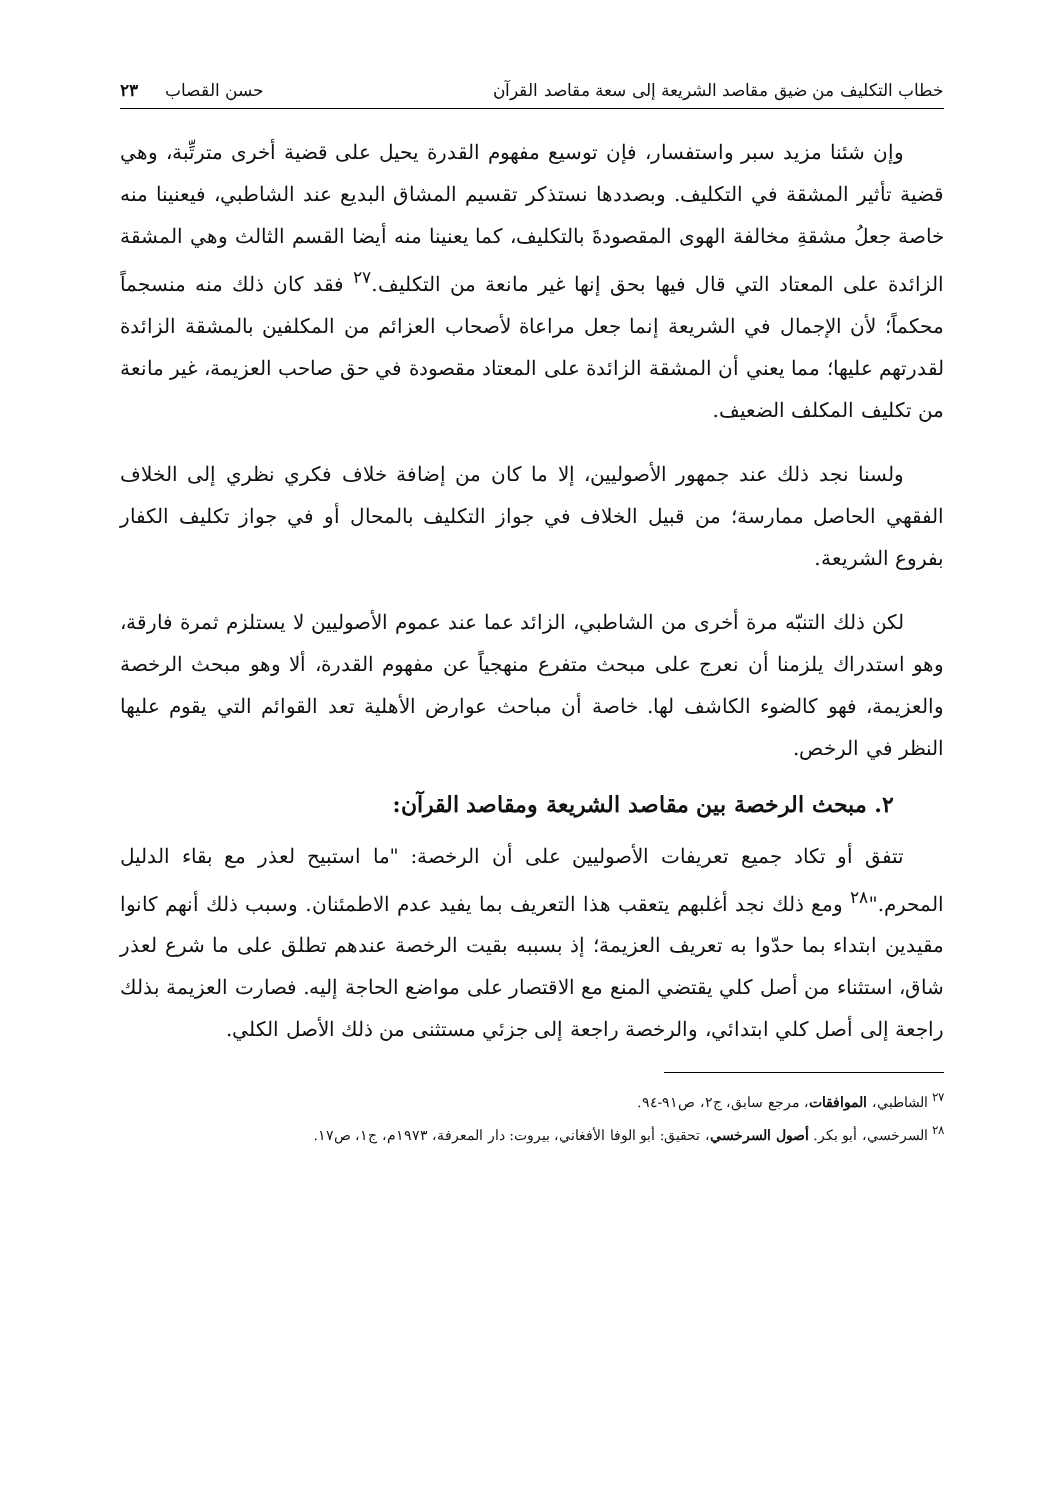خطاب التكليف من ضيق مقاصد الشريعة إلى سعة مقاصد القرآن حسن القصاب ٢٣
وإن شئنا مزيد سبر واستفسار، فإن توسيع مفهوم القدرة يحيل على قضية أخرى مترتِّبة، وهي قضية تأثير المشقة في التكليف. وبصددها نستذكر تقسيم المشاق البديع عند الشاطبي، فيعنينا منه خاصة جعلُ مشقةِ مخالفة الهوى المقصودةَ بالتكليف، كما يعنينا منه أيضا القسم الثالث وهي المشقة الزائدة على المعتاد التي قال فيها بحق إنها غير مانعة من التكليف.<sup>٢٧</sup> فقد كان ذلك منه منسجماً محكماً؛ لأن الإجمال في الشريعة إنما جعل مراعاة لأصحاب العزائم من المكلفين بالمشقة الزائدة لقدرتهم عليها؛ مما يعني أن المشقة الزائدة على المعتاد مقصودة في حق صاحب العزيمة، غير مانعة من تكليف المكلف الضعيف.
ولسنا نجد ذلك عند جمهور الأصوليين، إلا ما كان من إضافة خلاف فكري نظري إلى الخلاف الفقهي الحاصل ممارسة؛ من قبيل الخلاف في جواز التكليف بالمحال أو في جواز تكليف الكفار بفروع الشريعة.
لكن ذلك التنبّه مرة أخرى من الشاطبي، الزائد عما عند عموم الأصوليين لا يستلزم ثمرة فارقة، وهو استدراك يلزمنا أن نعرج على مبحث متفرع منهجياً عن مفهوم القدرة، ألا وهو مبحث الرخصة والعزيمة، فهو كالضوء الكاشف لها. خاصة أن مباحث عوارض الأهلية تعد القوائم التي يقوم عليها النظر في الرخص.
٢. مبحث الرخصة بين مقاصد الشريعة ومقاصد القرآن:
تتفق أو تكاد جميع تعريفات الأصوليين على أن الرخصة: "ما استبيح لعذر مع بقاء الدليل المحرم."<sup>٢٨</sup> ومع ذلك نجد أغلبهم يتعقب هذا التعريف بما يفيد عدم الاطمئنان. وسبب ذلك أنهم كانوا مقيدين ابتداء بما حدّوا به تعريف العزيمة؛ إذ بسببه بقيت الرخصة عندهم تطلق على ما شرع لعذر شاق، استثناء من أصل كلي يقتضي المنع مع الاقتصار على مواضع الحاجة إليه. فصارت العزيمة بذلك راجعة إلى أصل كلي ابتدائي، والرخصة راجعة إلى جزئي مستثنى من ذلك الأصل الكلي.
<sup>٢٧</sup> الشاطبي، الموافقات، مرجع سابق، ج٢، ص٩١-٩٤.
<sup>٢٨</sup> السرخسي، أبو بكر. أصول السرخسي، تحقيق: أبو الوفا الأفغاني، بيروت: دار المعرفة، ١٩٧٣م، ج١، ص١٧.